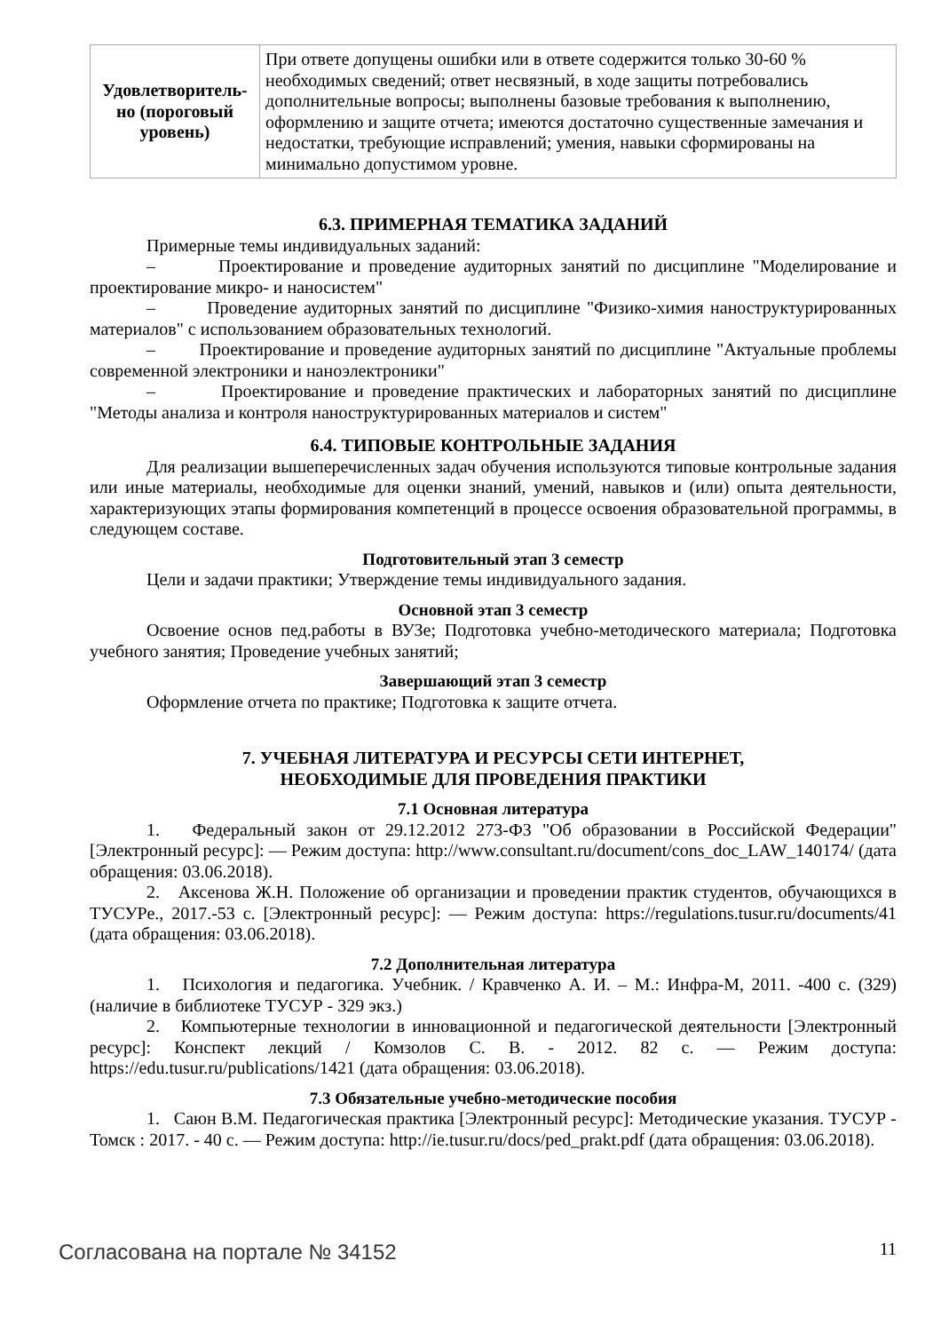| Удовлетворитель-но (пороговый уровень) | При ответе допущены ошибки или в ответе содержится только 30-60 % необходимых сведений; ответ несвязный, в ходе защиты потребовались дополнительные вопросы; выполнены базовые требования к выполнению, оформлению и защите отчета; имеются достаточно существенные замечания и недостатки, требующие исправлений; умения, навыки сформированы на минимально допустимом уровне. |
6.3. ПРИМЕРНАЯ ТЕМАТИКА ЗАДАНИЙ
Примерные темы индивидуальных заданий:
– Проектирование и проведение аудиторных занятий по дисциплине "Моделирование и проектирование микро- и наносистем"
– Проведение аудиторных занятий по дисциплине "Физико-химия наноструктурированных материалов" с использованием образовательных технологий.
– Проектирование и проведение аудиторных занятий по дисциплине "Актуальные проблемы современной электроники и наноэлектроники"
– Проектирование и проведение практических и лабораторных занятий по дисциплине "Методы анализа и контроля наноструктурированных материалов и систем"
6.4. ТИПОВЫЕ КОНТРОЛЬНЫЕ ЗАДАНИЯ
Для реализации вышеперечисленных задач обучения используются типовые контрольные задания или иные материалы, необходимые для оценки знаний, умений, навыков и (или) опыта деятельности, характеризующих этапы формирования компетенций в процессе освоения образовательной программы, в следующем составе.
Подготовительный этап 3 семестр
Цели и задачи практики; Утверждение темы индивидуального задания.
Основной этап 3 семестр
Освоение основ пед.работы в ВУЗе; Подготовка учебно-методического материала; Подготовка учебного занятия; Проведение учебных занятий;
Завершающий этап 3 семестр
Оформление отчета по практике; Подготовка к защите отчета.
7. УЧЕБНАЯ ЛИТЕРАТУРА И РЕСУРСЫ СЕТИ ИНТЕРНЕТ,
НЕОБХОДИМЫЕ ДЛЯ ПРОВЕДЕНИЯ ПРАКТИКИ
7.1 Основная литература
1. Федеральный закон от 29.12.2012 273-ФЗ "Об образовании в Российской Федерации" [Электронный ресурс]: — Режим доступа: http://www.consultant.ru/document/cons_doc_LAW_140174/ (дата обращения: 03.06.2018).
2. Аксенова Ж.Н. Положение об организации и проведении практик студентов, обучающихся в ТУСУРе., 2017.-53 с. [Электронный ресурс]: — Режим доступа: https://regulations.tusur.ru/documents/41 (дата обращения: 03.06.2018).
7.2 Дополнительная литература
1. Психология и педагогика. Учебник. / Кравченко А. И. – М.: Инфра-М, 2011. -400 с. (329) (наличие в библиотеке ТУСУР - 329 экз.)
2. Компьютерные технологии в инновационной и педагогической деятельности [Электронный ресурс]: Конспект лекций / Комзолов С. В. - 2012. 82 с. — Режим доступа: https://edu.tusur.ru/publications/1421 (дата обращения: 03.06.2018).
7.3 Обязательные учебно-методические пособия
1. Саюн В.М. Педагогическая практика [Электронный ресурс]: Методические указания. ТУСУР - Томск : 2017. - 40 с. — Режим доступа: http://ie.tusur.ru/docs/ped_prakt.pdf (дата обращения: 03.06.2018).
Согласована на портале № 34152 11